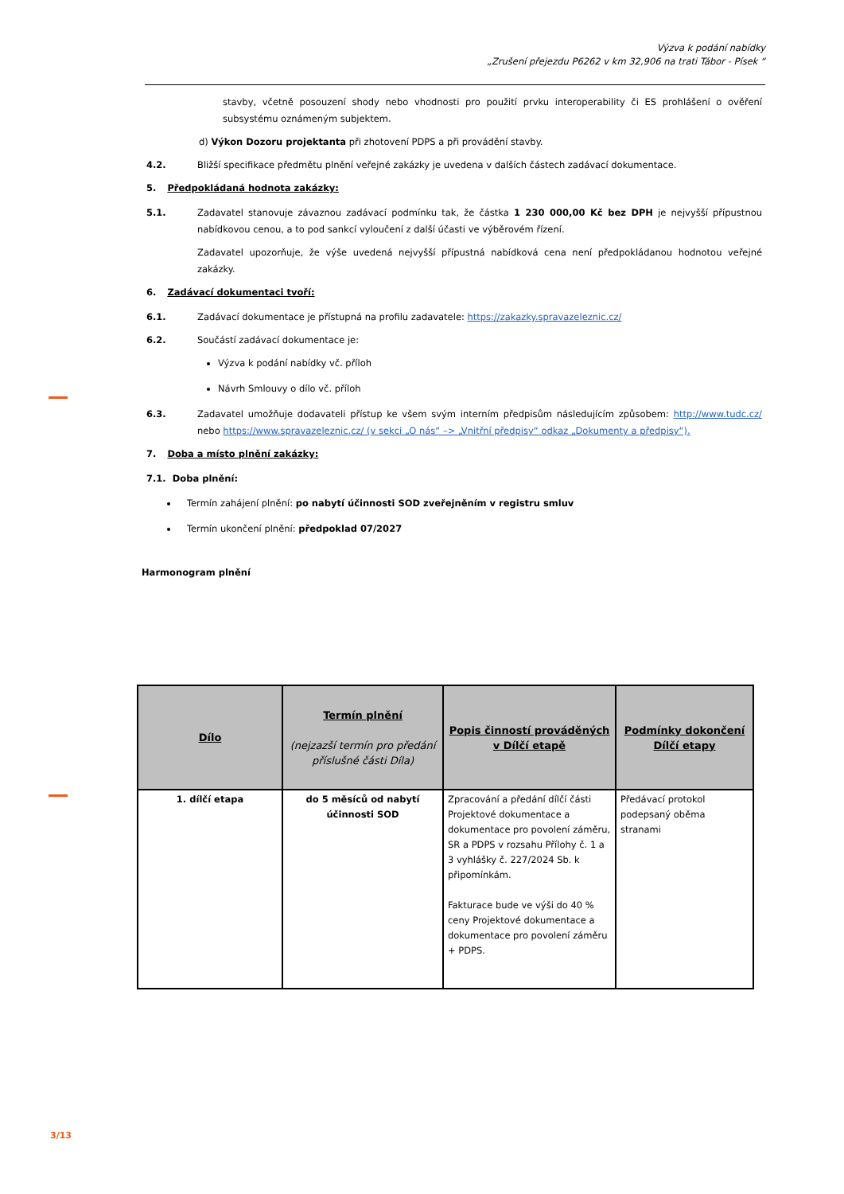Výzva k podání nabídky
„Zrušení přejezdu P6262 v km 32,906 na trati Tábor - Písek “
stavby, včetně posouzení shody nebo vhodnosti pro použití prvku interoperability či ES prohlášení o ověření subsystému oznámeným subjektem.
d) Výkon Dozoru projektanta při zhotovení PDPS a při provádění stavby.
4.2. Bližší specifikace předmětu plnění veřejné zakázky je uvedena v dalších částech zadávací dokumentace.
5. Předpokládaná hodnota zakázky:
5.1. Zadavatel stanovuje závaznou zadávací podmínku tak, že částka 1 230 000,00 Kč bez DPH je nejvyšší přípustnou nabídkovou cenou, a to pod sankcí vyloučení z další účasti ve výběrovém řízení.
Zadavatel upozorňuje, že výše uvedená nejvyšší přípustná nabídková cena není předpokládanou hodnotou veřejné zakázky.
6. Zadávací dokumentaci tvoří:
6.1. Zadávací dokumentace je přístupná na profilu zadavatele: https://zakazky.spravazeleznic.cz/
6.2. Součástí zadávací dokumentace je:
Výzva k podání nabídky vč. příloh
Návrh Smlouvy o dílo vč. příloh
6.3. Zadavatel umožňuje dodavateli přístup ke všem svým interním předpisům následujícím způsobem: http://www.tudc.cz/ nebo https://www.spravazeleznic.cz/ (v sekci „O nás“ –> „Vnitřní předpisy“ odkaz „Dokumenty a předpisy“).
7. Doba a místo plnění zakázky:
7.1. Doba plnění:
Termín zahájení plnění: po nabytí účinnosti SOD zveřejněním v registru smluv
Termín ukončení plnění: předpoklad 07/2027
Harmonogram plnění
| Dílo | Termín plnění (nejzazší termín pro předání příslušné části Díla) | Popis činností prováděných v Dílčí etapě | Podmínky dokončení Dílčí etapy |
| --- | --- | --- | --- |
| 1. dílčí etapa | do 5 měsíců od nabytí účinnosti SOD | Zpracování a předání dílčí části Projektové dokumentace a dokumentace pro povolení záměru, SR a PDPS v rozsahu Přílohy č. 1 a 3 vyhlášky č. 227/2024 Sb. k připomínkám. Fakturace bude ve výši do 40 % ceny Projektové dokumentace a dokumentace pro povolení záměru + PDPS. | Předávací protokol podepsaný oběma stranami |
3/13